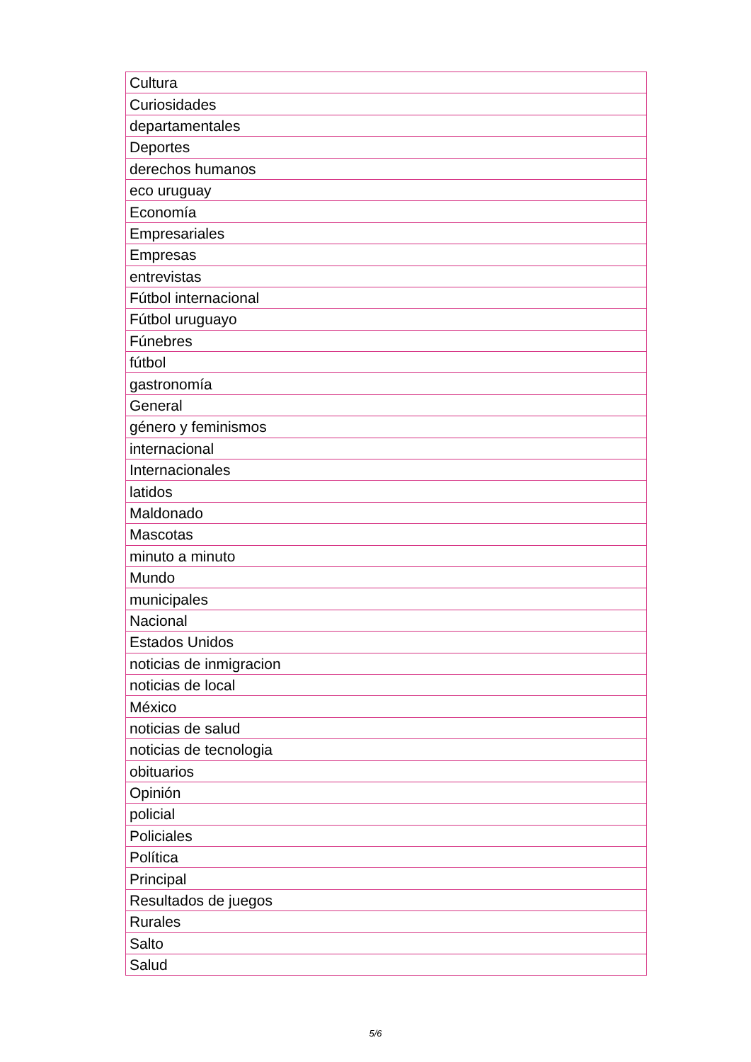| Cultura |
| Curiosidades |
| departamentales |
| Deportes |
| derechos humanos |
| eco uruguay |
| Economía |
| Empresariales |
| Empresas |
| entrevistas |
| Fútbol internacional |
| Fútbol uruguayo |
| Fúnebres |
| fútbol |
| gastronomía |
| General |
| género y feminismos |
| internacional |
| Internacionales |
| latidos |
| Maldonado |
| Mascotas |
| minuto a minuto |
| Mundo |
| municipales |
| Nacional |
| Estados Unidos |
| noticias de inmigracion |
| noticias de local |
| México |
| noticias de salud |
| noticias de tecnologia |
| obituarios |
| Opinión |
| policial |
| Policiales |
| Política |
| Principal |
| Resultados de juegos |
| Rurales |
| Salto |
| Salud |
5/6